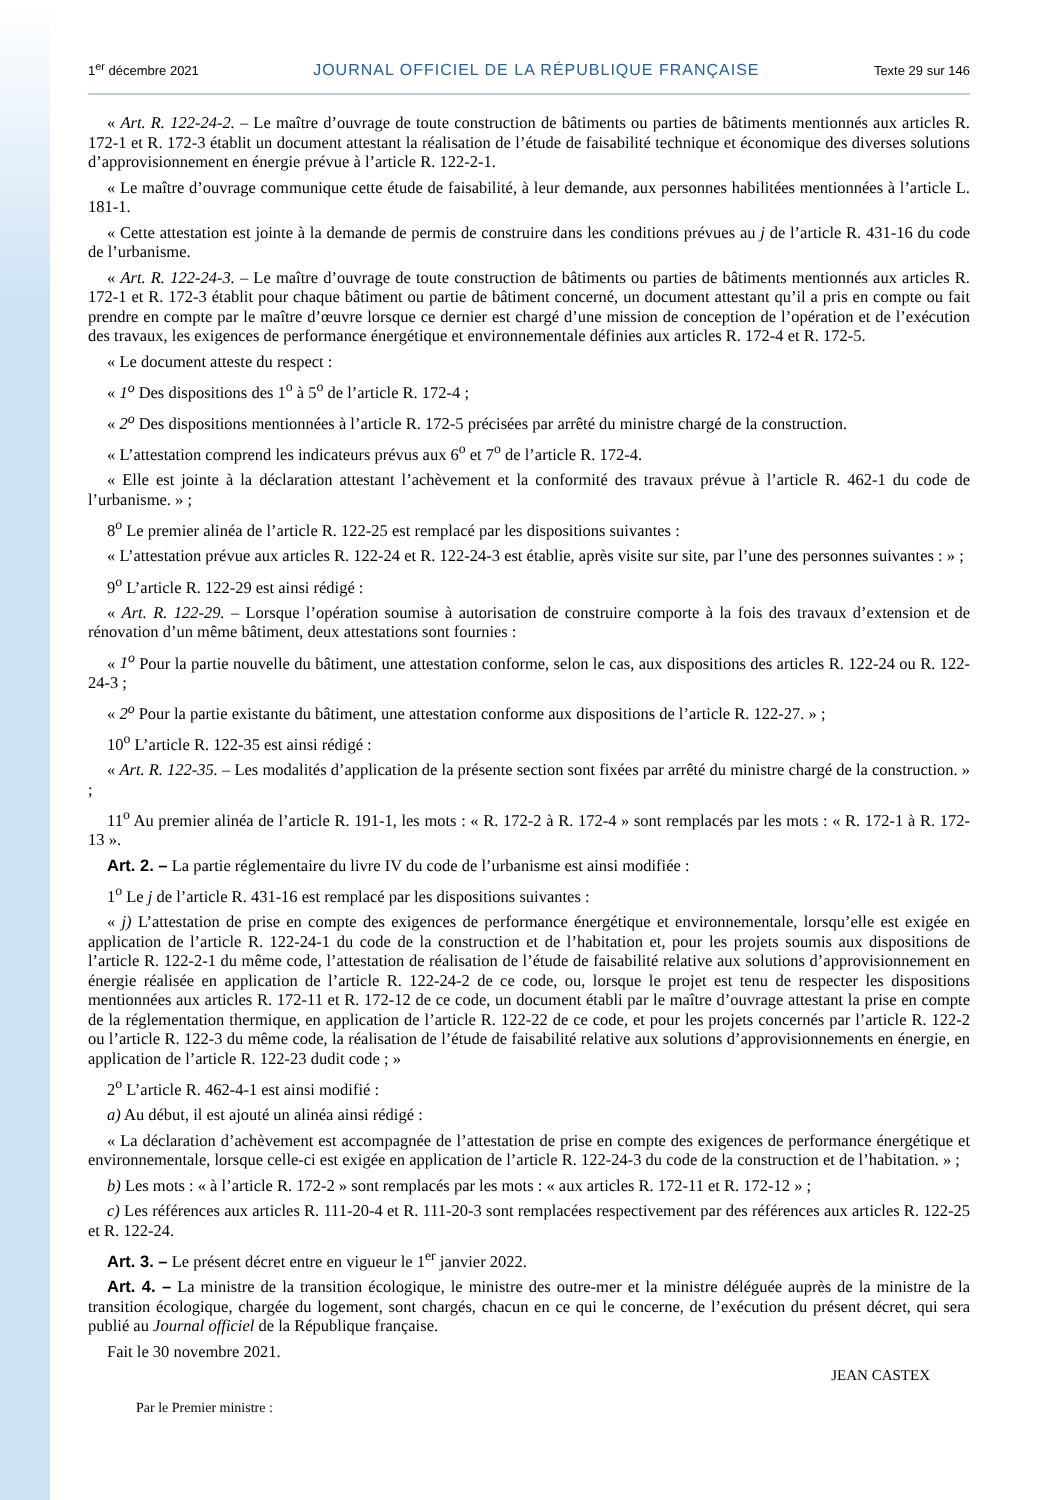1<sup>er</sup> décembre 2021 JOURNAL OFFICIEL DE LA RÉPUBLIQUE FRANÇAISE Texte 29 sur 146
« Art. R. 122-24-2. – Le maître d’ouvrage de toute construction de bâtiments ou parties de bâtiments mentionnés aux articles R. 172-1 et R. 172-3 établit un document attestant la réalisation de l’étude de faisabilité technique et économique des diverses solutions d’approvisionnement en énergie prévue à l’article R. 122-2-1.
« Le maître d’ouvrage communique cette étude de faisabilité, à leur demande, aux personnes habilitées mentionnées à l’article L. 181-1.
« Cette attestation est jointe à la demande de permis de construire dans les conditions prévues au j de l’article R. 431-16 du code de l’urbanisme.
« Art. R. 122-24-3. – Le maître d’ouvrage de toute construction de bâtiments ou parties de bâtiments mentionnés aux articles R. 172-1 et R. 172-3 établit pour chaque bâtiment ou partie de bâtiment concerné, un document attestant qu’il a pris en compte ou fait prendre en compte par le maître d’œuvre lorsque ce dernier est chargé d’une mission de conception de l’opération et de l’exécution des travaux, les exigences de performance énergétique et environnementale définies aux articles R. 172-4 et R. 172-5.
« Le document atteste du respect :
« 1<sup>o</sup> Des dispositions des 1<sup>o</sup> à 5<sup>o</sup> de l’article R. 172-4 ;
« 2<sup>o</sup> Des dispositions mentionnées à l’article R. 172-5 précisées par arrêté du ministre chargé de la construction.
« L’attestation comprend les indicateurs prévus aux 6<sup>o</sup> et 7<sup>o</sup> de l’article R. 172-4.
« Elle est jointe à la déclaration attestant l’achèvement et la conformité des travaux prévue à l’article R. 462-1 du code de l’urbanisme. » ;
8<sup>o</sup> Le premier alinéa de l’article R. 122-25 est remplacé par les dispositions suivantes :
« L’attestation prévue aux articles R. 122-24 et R. 122-24-3 est établie, après visite sur site, par l’une des personnes suivantes : » ;
9<sup>o</sup> L’article R. 122-29 est ainsi rédigé :
« Art. R. 122-29. – Lorsque l’opération soumise à autorisation de construire comporte à la fois des travaux d’extension et de rénovation d’un même bâtiment, deux attestations sont fournies :
« 1<sup>o</sup> Pour la partie nouvelle du bâtiment, une attestation conforme, selon le cas, aux dispositions des articles R. 122-24 ou R. 122-24-3 ;
« 2<sup>o</sup> Pour la partie existante du bâtiment, une attestation conforme aux dispositions de l’article R. 122-27. » ;
10<sup>o</sup> L’article R. 122-35 est ainsi rédigé :
« Art. R. 122-35. – Les modalités d’application de la présente section sont fixées par arrêté du ministre chargé de la construction. » ;
11<sup>o</sup> Au premier alinéa de l’article R. 191-1, les mots : « R. 172-2 à R. 172-4 » sont remplacés par les mots : « R. 172-1 à R. 172-13 ».
Art. 2. – La partie réglementaire du livre IV du code de l’urbanisme est ainsi modifiée :
1<sup>o</sup> Le j de l’article R. 431-16 est remplacé par les dispositions suivantes :
« j) L’attestation de prise en compte des exigences de performance énergétique et environnementale, lorsqu’elle est exigée en application de l’article R. 122-24-1 du code de la construction et de l’habitation et, pour les projets soumis aux dispositions de l’article R. 122-2-1 du même code, l’attestation de réalisation de l’étude de faisabilité relative aux solutions d’approvisionnement en énergie réalisée en application de l’article R. 122-24-2 de ce code, ou, lorsque le projet est tenu de respecter les dispositions mentionnées aux articles R. 172-11 et R. 172-12 de ce code, un document établi par le maître d’ouvrage attestant la prise en compte de la réglementation thermique, en application de l’article R. 122-22 de ce code, et pour les projets concernés par l’article R. 122-2 ou l’article R. 122-3 du même code, la réalisation de l’étude de faisabilité relative aux solutions d’approvisionnements en énergie, en application de l’article R. 122-23 dudit code ; »
2<sup>o</sup> L’article R. 462-4-1 est ainsi modifié :
a) Au début, il est ajouté un alinéa ainsi rédigé :
« La déclaration d’achèvement est accompagnée de l’attestation de prise en compte des exigences de performance énergétique et environnementale, lorsque celle-ci est exigée en application de l’article R. 122-24-3 du code de la construction et de l’habitation. » ;
b) Les mots : « à l’article R. 172-2 » sont remplacés par les mots : « aux articles R. 172-11 et R. 172-12 » ;
c) Les références aux articles R. 111-20-4 et R. 111-20-3 sont remplacées respectivement par des références aux articles R. 122-25 et R. 122-24.
Art. 3. – Le présent décret entre en vigueur le 1<sup>er</sup> janvier 2022.
Art. 4. – La ministre de la transition écologique, le ministre des outre-mer et la ministre déléguée auprès de la ministre de la transition écologique, chargée du logement, sont chargés, chacun en ce qui le concerne, de l’exécution du présent décret, qui sera publié au Journal officiel de la République française.
Fait le 30 novembre 2021.
JEAN CASTEX
Par le Premier ministre :